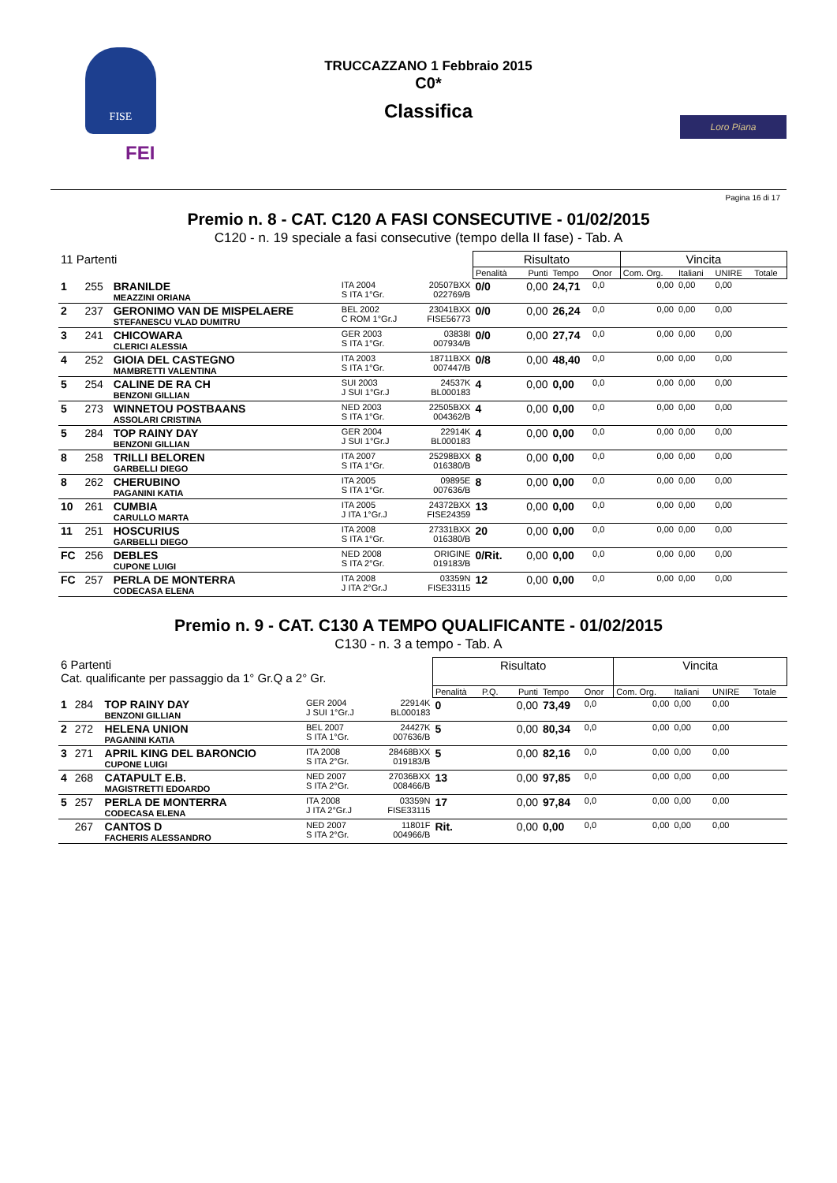FISE
FEI
TRUCCAZZANO 1 Febbraio 2015
C0*
Classifica
Loro Piana
Pagina 16 di 17
Premio n. 8 - CAT. C120 A FASI CONSECUTIVE - 01/02/2015
C120 - n. 19 speciale a fasi consecutive (tempo della II fase) - Tab. A
| 11 Partenti | | | | | Risultato | | | | Vincita | | | |
| | | | | | Penalità | Punti | Tempo | Onor | Com. Org. | Italiani | UNIRE | Totale |
| 1 | 255 | BRANILDE MEAZZINI ORIANA | ITA 2004 S ITA 1°Gr. | 20507BXX 022769/B | 0/0 | 0,00 | 24,71 | 0,0 | 0,00 | 0,00 | 0,00 | |
| 2 | 237 | GERONIMO VAN DE MISPELAERE STEFANESCU VLAD DUMITRU | BEL 2002 C ROM 1°Gr.J | 23041BXX FISE56773 | 0/0 | 0,00 | 26,24 | 0,0 | 0,00 | 0,00 | 0,00 | |
| 3 | 241 | CHICOWARA CLERICI ALESSIA | GER 2003 S ITA 1°Gr. | 03838I 007934/B | 0/0 | 0,00 | 27,74 | 0,0 | 0,00 | 0,00 | 0,00 | |
| 4 | 252 | GIOIA DEL CASTEGNO MAMBRETTI VALENTINA | ITA 2003 S ITA 1°Gr. | 18711BXX 007447/B | 0/8 | 0,00 | 48,40 | 0,0 | 0,00 | 0,00 | 0,00 | |
| 5 | 254 | CALINE DE RA CH BENZONI GILLIAN | SUI 2003 J SUI 1°Gr.J | 24537K BL000183 | 4 | 0,00 | 0,00 | 0,0 | 0,00 | 0,00 | 0,00 | |
| 5 | 273 | WINNETOU POSTBAANS ASSOLARI CRISTINA | NED 2003 S ITA 1°Gr. | 22505BXX 004362/B | 4 | 0,00 | 0,00 | 0,0 | 0,00 | 0,00 | 0,00 | |
| 5 | 284 | TOP RAINY DAY BENZONI GILLIAN | GER 2004 J SUI 1°Gr.J | 22914K BL000183 | 4 | 0,00 | 0,00 | 0,0 | 0,00 | 0,00 | 0,00 | |
| 8 | 258 | TRILLI BELOREN GARBELLI DIEGO | ITA 2007 S ITA 1°Gr. | 25298BXX 016380/B | 8 | 0,00 | 0,00 | 0,0 | 0,00 | 0,00 | 0,00 | |
| 8 | 262 | CHERUBINO PAGANINI KATIA | ITA 2005 S ITA 1°Gr. | 09895E 007636/B | 8 | 0,00 | 0,00 | 0,0 | 0,00 | 0,00 | 0,00 | |
| 10 | 261 | CUMBIA CARULLO MARTA | ITA 2005 J ITA 1°Gr.J | 24372BXX FISE24359 | 13 | 0,00 | 0,00 | 0,0 | 0,00 | 0,00 | 0,00 | |
| 11 | 251 | HOSCURIUS GARBELLI DIEGO | ITA 2008 S ITA 1°Gr. | 27331BXX 016380/B | 20 | 0,00 | 0,00 | 0,0 | 0,00 | 0,00 | 0,00 | |
| FC | 256 | DEBLES CUPONE LUIGI | NED 2008 S ITA 2°Gr. | ORIGINE 019183/B | 0/Rit. | 0,00 | 0,00 | 0,0 | 0,00 | 0,00 | 0,00 | |
| FC | 257 | PERLA DE MONTERRA CODECASA ELENA | ITA 2008 J ITA 2°Gr.J | 03359N FISE33115 | 12 | 0,00 | 0,00 | 0,0 | 0,00 | 0,00 | 0,00 | |
Premio n. 9 - CAT. C130 A TEMPO QUALIFICANTE - 01/02/2015
C130 - n. 3 a tempo - Tab. A
| 6 Partenti Cat. qualificante per passaggio da 1° Gr.Q a 2° Gr. | | | | | Risultato | | | | | Vincita | | | |
| | | | | | Penalità | P.Q. | Punti | Tempo | Onor | Com. Org. | Italiani | UNIRE | Totale |
| 1 | 284 | TOP RAINY DAY BENZONI GILLIAN | GER 2004 J SUI 1°Gr.J | 22914K BL000183 | 0 | | 0,00 | 73,49 | 0,0 | 0,00 | 0,00 | 0,00 | |
| 2 | 272 | HELENA UNION PAGANINI KATIA | BEL 2007 S ITA 1°Gr. | 24427K 007636/B | 5 | | 0,00 | 80,34 | 0,0 | 0,00 | 0,00 | 0,00 | |
| 3 | 271 | APRIL KING DEL BARONCIO CUPONE LUIGI | ITA 2008 S ITA 2°Gr. | 28468BXX 019183/B | 5 | | 0,00 | 82,16 | 0,0 | 0,00 | 0,00 | 0,00 | |
| 4 | 268 | CATAPULT E.B. MAGISTRETTI EDOARDO | NED 2007 S ITA 2°Gr. | 27036BXX 008466/B | 13 | | 0,00 | 97,85 | 0,0 | 0,00 | 0,00 | 0,00 | |
| 5 | 257 | PERLA DE MONTERRA CODECASA ELENA | ITA 2008 J ITA 2°Gr.J | 03359N FISE33115 | 17 | | 0,00 | 97,84 | 0,0 | 0,00 | 0,00 | 0,00 | |
| | 267 | CANTOS D FACHERIS ALESSANDRO | NED 2007 S ITA 2°Gr. | 11801F 004966/B | Rit. | | 0,00 | 0,00 | 0,0 | 0,00 | 0,00 | 0,00 | |